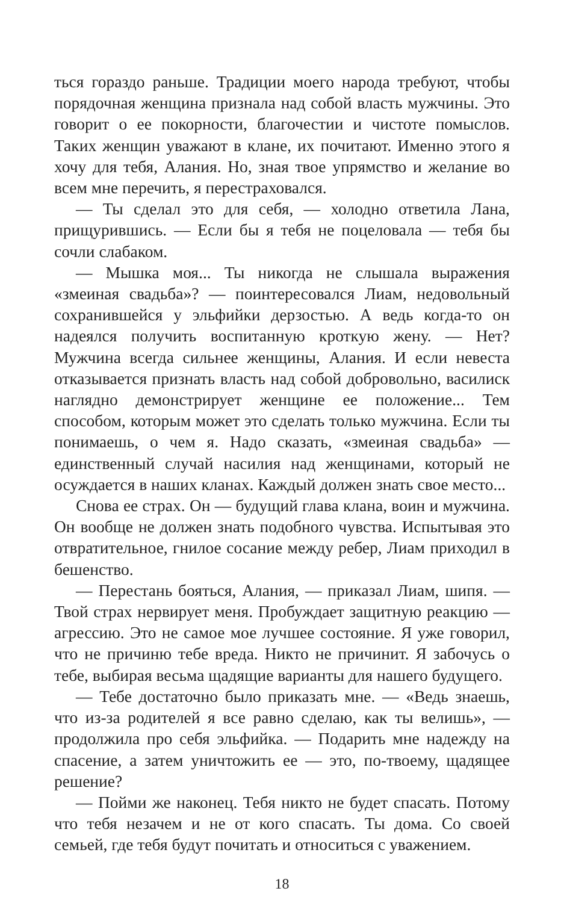ться гораздо раньше. Традиции моего народа требуют, чтобы порядочная женщина признала над собой власть мужчины. Это говорит о ее покорности, благочестии и чистоте помыслов. Таких женщин уважают в клане, их почитают. Именно этого я хочу для тебя, Алания. Но, зная твое упрямство и желание во всем мне перечить, я перестраховался.
— Ты сделал это для себя, — холодно ответила Лана, прищурившись. — Если бы я тебя не поцеловала — тебя бы сочли слабаком.
— Мышка моя... Ты никогда не слышала выражения «змеиная свадьба»? — поинтересовался Лиам, недовольный сохранившейся у эльфийки дерзостью. А ведь когда-то он надеялся получить воспитанную кроткую жену. — Нет? Мужчина всегда сильнее женщины, Алания. И если невеста отказывается признать власть над собой добровольно, василиск наглядно демонстрирует женщине ее положение... Тем способом, которым может это сделать только мужчина. Если ты понимаешь, о чем я. Надо сказать, «змеиная свадьба» — единственный случай насилия над женщинами, который не осуждается в наших кланах. Каждый должен знать свое место...
Снова ее страх. Он — будущий глава клана, воин и мужчина. Он вообще не должен знать подобного чувства. Испытывая это отвратительное, гнилое сосание между ребер, Лиам приходил в бешенство.
— Перестань бояться, Алания, — приказал Лиам, шипя. — Твой страх нервирует меня. Пробуждает защитную реакцию — агрессию. Это не самое мое лучшее состояние. Я уже говорил, что не причиню тебе вреда. Никто не причинит. Я забочусь о тебе, выбирая весьма щадящие варианты для нашего будущего.
— Тебе достаточно было приказать мне. — «Ведь знаешь, что из-за родителей я все равно сделаю, как ты велишь», — продолжила про себя эльфийка. — Подарить мне надежду на спасение, а затем уничтожить ее — это, по-твоему, щадящее решение?
— Пойми же наконец. Тебя никто не будет спасать. Потому что тебя незачем и не от кого спасать. Ты дома. Со своей семьей, где тебя будут почитать и относиться с уважением.
18